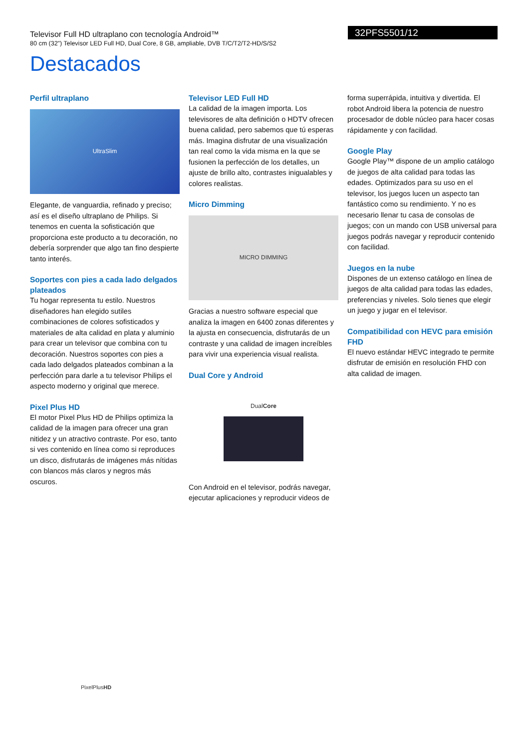Televisor Full HD ultraplano con tecnología Android™
80 cm (32") Televisor LED Full HD, Dual Core, 8 GB, ampliable, DVB T/C/T2/T2-HD/S/S2
32PFS5501/12
Destacados
Perfil ultraplano
UltraSlim
Elegante, de vanguardia, refinado y preciso; así es el diseño ultraplano de Philips. Si tenemos en cuenta la sofisticación que proporciona este producto a tu decoración, no debería sorprender que algo tan fino despierte tanto interés.
Soportes con pies a cada lado delgados plateados
Tu hogar representa tu estilo. Nuestros diseñadores han elegido sutiles combinaciones de colores sofisticados y materiales de alta calidad en plata y aluminio para crear un televisor que combina con tu decoración. Nuestros soportes con pies a cada lado delgados plateados combinan a la perfección para darle a tu televisor Philips el aspecto moderno y original que merece.
Pixel Plus HD
El motor Pixel Plus HD de Philips optimiza la calidad de la imagen para ofrecer una gran nitidez y un atractivo contraste. Por eso, tanto si ves contenido en línea como si reproduces un disco, disfrutarás de imágenes más nítidas con blancos más claros y negros más oscuros.
Televisor LED Full HD
La calidad de la imagen importa. Los televisores de alta definición o HDTV ofrecen buena calidad, pero sabemos que tú esperas más. Imagina disfrutar de una visualización tan real como la vida misma en la que se fusionen la perfección de los detalles, un ajuste de brillo alto, contrastes inigualables y colores realistas.
Micro Dimming
MICRO DIMMING
Gracias a nuestro software especial que analiza la imagen en 6400 zonas diferentes y la ajusta en consecuencia, disfrutarás de un contraste y una calidad de imagen increíbles para vivir una experiencia visual realista.
Dual Core y Android
DualCore
Con Android en el televisor, podrás navegar, ejecutar aplicaciones y reproducir videos de
forma superrápida, intuitiva y divertida. El robot Android libera la potencia de nuestro procesador de doble núcleo para hacer cosas rápidamente y con facilidad.
Google Play
Google Play™ dispone de un amplio catálogo de juegos de alta calidad para todas las edades. Optimizados para su uso en el televisor, los juegos lucen un aspecto tan fantástico como su rendimiento. Y no es necesario llenar tu casa de consolas de juegos; con un mando con USB universal para juegos podrás navegar y reproducir contenido con facilidad.
Juegos en la nube
Dispones de un extenso catálogo en línea de juegos de alta calidad para todas las edades, preferencias y niveles. Solo tienes que elegir un juego y jugar en el televisor.
Compatibilidad con HEVC para emisión FHD
El nuevo estándar HEVC integrado te permite disfrutar de emisión en resolución FHD con alta calidad de imagen.
PixelPlusHD